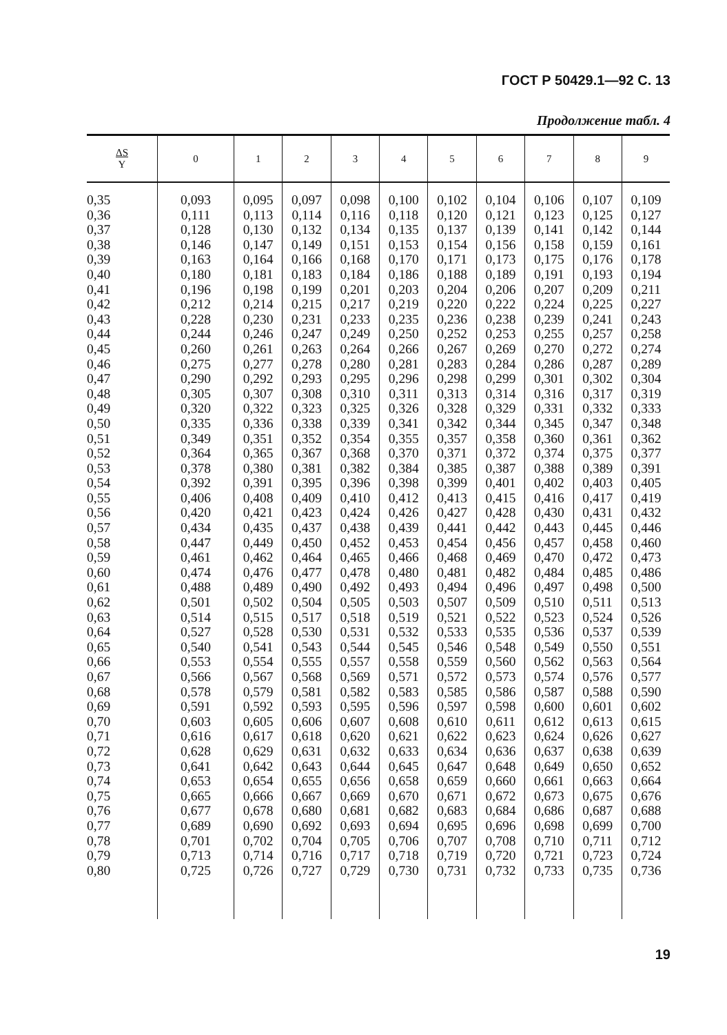ГОСТ Р 50429.1—92 С. 13
Продолжение табл. 4
| ΔS Υ | 0 | 1 | 2 | 3 | 4 | 5 | 6 | 7 | 8 | 9 |
| --- | --- | --- | --- | --- | --- | --- | --- | --- | --- | --- |
| 0,35 | 0,093 | 0,095 | 0,097 | 0,098 | 0,100 | 0,102 | 0,104 | 0,106 | 0,107 | 0,109 |
| 0,36 | 0,111 | 0,113 | 0,114 | 0,116 | 0,118 | 0,120 | 0,121 | 0,123 | 0,125 | 0,127 |
| 0,37 | 0,128 | 0,130 | 0,132 | 0,134 | 0,135 | 0,137 | 0,139 | 0,141 | 0,142 | 0,144 |
| 0,38 | 0,146 | 0,147 | 0,149 | 0,151 | 0,153 | 0,154 | 0,156 | 0,158 | 0,159 | 0,161 |
| 0,39 | 0,163 | 0,164 | 0,166 | 0,168 | 0,170 | 0,171 | 0,173 | 0,175 | 0,176 | 0,178 |
| 0,40 | 0,180 | 0,181 | 0,183 | 0,184 | 0,186 | 0,188 | 0,189 | 0,191 | 0,193 | 0,194 |
| 0,41 | 0,196 | 0,198 | 0,199 | 0,201 | 0,203 | 0,204 | 0,206 | 0,207 | 0,209 | 0,211 |
| 0,42 | 0,212 | 0,214 | 0,215 | 0,217 | 0,219 | 0,220 | 0,222 | 0,224 | 0,225 | 0,227 |
| 0,43 | 0,228 | 0,230 | 0,231 | 0,233 | 0,235 | 0,236 | 0,238 | 0,239 | 0,241 | 0,243 |
| 0,44 | 0,244 | 0,246 | 0,247 | 0,249 | 0,250 | 0,252 | 0,253 | 0,255 | 0,257 | 0,258 |
| 0,45 | 0,260 | 0,261 | 0,263 | 0,264 | 0,266 | 0,267 | 0,269 | 0,270 | 0,272 | 0,274 |
| 0,46 | 0,275 | 0,277 | 0,278 | 0,280 | 0,281 | 0,283 | 0,284 | 0,286 | 0,287 | 0,289 |
| 0,47 | 0,290 | 0,292 | 0,293 | 0,295 | 0,296 | 0,298 | 0,299 | 0,301 | 0,302 | 0,304 |
| 0,48 | 0,305 | 0,307 | 0,308 | 0,310 | 0,311 | 0,313 | 0,314 | 0,316 | 0,317 | 0,319 |
| 0,49 | 0,320 | 0,322 | 0,323 | 0,325 | 0,326 | 0,328 | 0,329 | 0,331 | 0,332 | 0,333 |
| 0,50 | 0,335 | 0,336 | 0,338 | 0,339 | 0,341 | 0,342 | 0,344 | 0,345 | 0,347 | 0,348 |
| 0,51 | 0,349 | 0,351 | 0,352 | 0,354 | 0,355 | 0,357 | 0,358 | 0,360 | 0,361 | 0,362 |
| 0,52 | 0,364 | 0,365 | 0,367 | 0,368 | 0,370 | 0,371 | 0,372 | 0,374 | 0,375 | 0,377 |
| 0,53 | 0,378 | 0,380 | 0,381 | 0,382 | 0,384 | 0,385 | 0,387 | 0,388 | 0,389 | 0,391 |
| 0,54 | 0,392 | 0,391 | 0,395 | 0,396 | 0,398 | 0,399 | 0,401 | 0,402 | 0,403 | 0,405 |
| 0,55 | 0,406 | 0,408 | 0,409 | 0,410 | 0,412 | 0,413 | 0,415 | 0,416 | 0,417 | 0,419 |
| 0,56 | 0,420 | 0,421 | 0,423 | 0,424 | 0,426 | 0,427 | 0,428 | 0,430 | 0,431 | 0,432 |
| 0,57 | 0,434 | 0,435 | 0,437 | 0,438 | 0,439 | 0,441 | 0,442 | 0,443 | 0,445 | 0,446 |
| 0,58 | 0,447 | 0,449 | 0,450 | 0,452 | 0,453 | 0,454 | 0,456 | 0,457 | 0,458 | 0,460 |
| 0,59 | 0,461 | 0,462 | 0,464 | 0,465 | 0,466 | 0,468 | 0,469 | 0,470 | 0,472 | 0,473 |
| 0,60 | 0,474 | 0,476 | 0,477 | 0,478 | 0,480 | 0,481 | 0,482 | 0,484 | 0,485 | 0,486 |
| 0,61 | 0,488 | 0,489 | 0,490 | 0,492 | 0,493 | 0,494 | 0,496 | 0,497 | 0,498 | 0,500 |
| 0,62 | 0,501 | 0,502 | 0,504 | 0,505 | 0,503 | 0,507 | 0,509 | 0,510 | 0,511 | 0,513 |
| 0,63 | 0,514 | 0,515 | 0,517 | 0,518 | 0,519 | 0,521 | 0,522 | 0,523 | 0,524 | 0,526 |
| 0,64 | 0,527 | 0,528 | 0,530 | 0,531 | 0,532 | 0,533 | 0,535 | 0,536 | 0,537 | 0,539 |
| 0,65 | 0,540 | 0,541 | 0,543 | 0,544 | 0,545 | 0,546 | 0,548 | 0,549 | 0,550 | 0,551 |
| 0,66 | 0,553 | 0,554 | 0,555 | 0,557 | 0,558 | 0,559 | 0,560 | 0,562 | 0,563 | 0,564 |
| 0,67 | 0,566 | 0,567 | 0,568 | 0,569 | 0,571 | 0,572 | 0,573 | 0,574 | 0,576 | 0,577 |
| 0,68 | 0,578 | 0,579 | 0,581 | 0,582 | 0,583 | 0,585 | 0,586 | 0,587 | 0,588 | 0,590 |
| 0,69 | 0,591 | 0,592 | 0,593 | 0,595 | 0,596 | 0,597 | 0,598 | 0,600 | 0,601 | 0,602 |
| 0,70 | 0,603 | 0,605 | 0,606 | 0,607 | 0,608 | 0,610 | 0,611 | 0,612 | 0,613 | 0,615 |
| 0,71 | 0,616 | 0,617 | 0,618 | 0,620 | 0,621 | 0,622 | 0,623 | 0,624 | 0,626 | 0,627 |
| 0,72 | 0,628 | 0,629 | 0,631 | 0,632 | 0,633 | 0,634 | 0,636 | 0,637 | 0,638 | 0,639 |
| 0,73 | 0,641 | 0,642 | 0,643 | 0,644 | 0,645 | 0,647 | 0,648 | 0,649 | 0,650 | 0,652 |
| 0,74 | 0,653 | 0,654 | 0,655 | 0,656 | 0,658 | 0,659 | 0,660 | 0,661 | 0,663 | 0,664 |
| 0,75 | 0,665 | 0,666 | 0,667 | 0,669 | 0,670 | 0,671 | 0,672 | 0,673 | 0,675 | 0,676 |
| 0,76 | 0,677 | 0,678 | 0,680 | 0,681 | 0,682 | 0,683 | 0,684 | 0,686 | 0,687 | 0,688 |
| 0,77 | 0,689 | 0,690 | 0,692 | 0,693 | 0,694 | 0,695 | 0,696 | 0,698 | 0,699 | 0,700 |
| 0,78 | 0,701 | 0,702 | 0,704 | 0,705 | 0,706 | 0,707 | 0,708 | 0,710 | 0,711 | 0,712 |
| 0,79 | 0,713 | 0,714 | 0,716 | 0,717 | 0,718 | 0,719 | 0,720 | 0,721 | 0,723 | 0,724 |
| 0,80 | 0,725 | 0,726 | 0,727 | 0,729 | 0,730 | 0,731 | 0,732 | 0,733 | 0,735 | 0,736 |
19